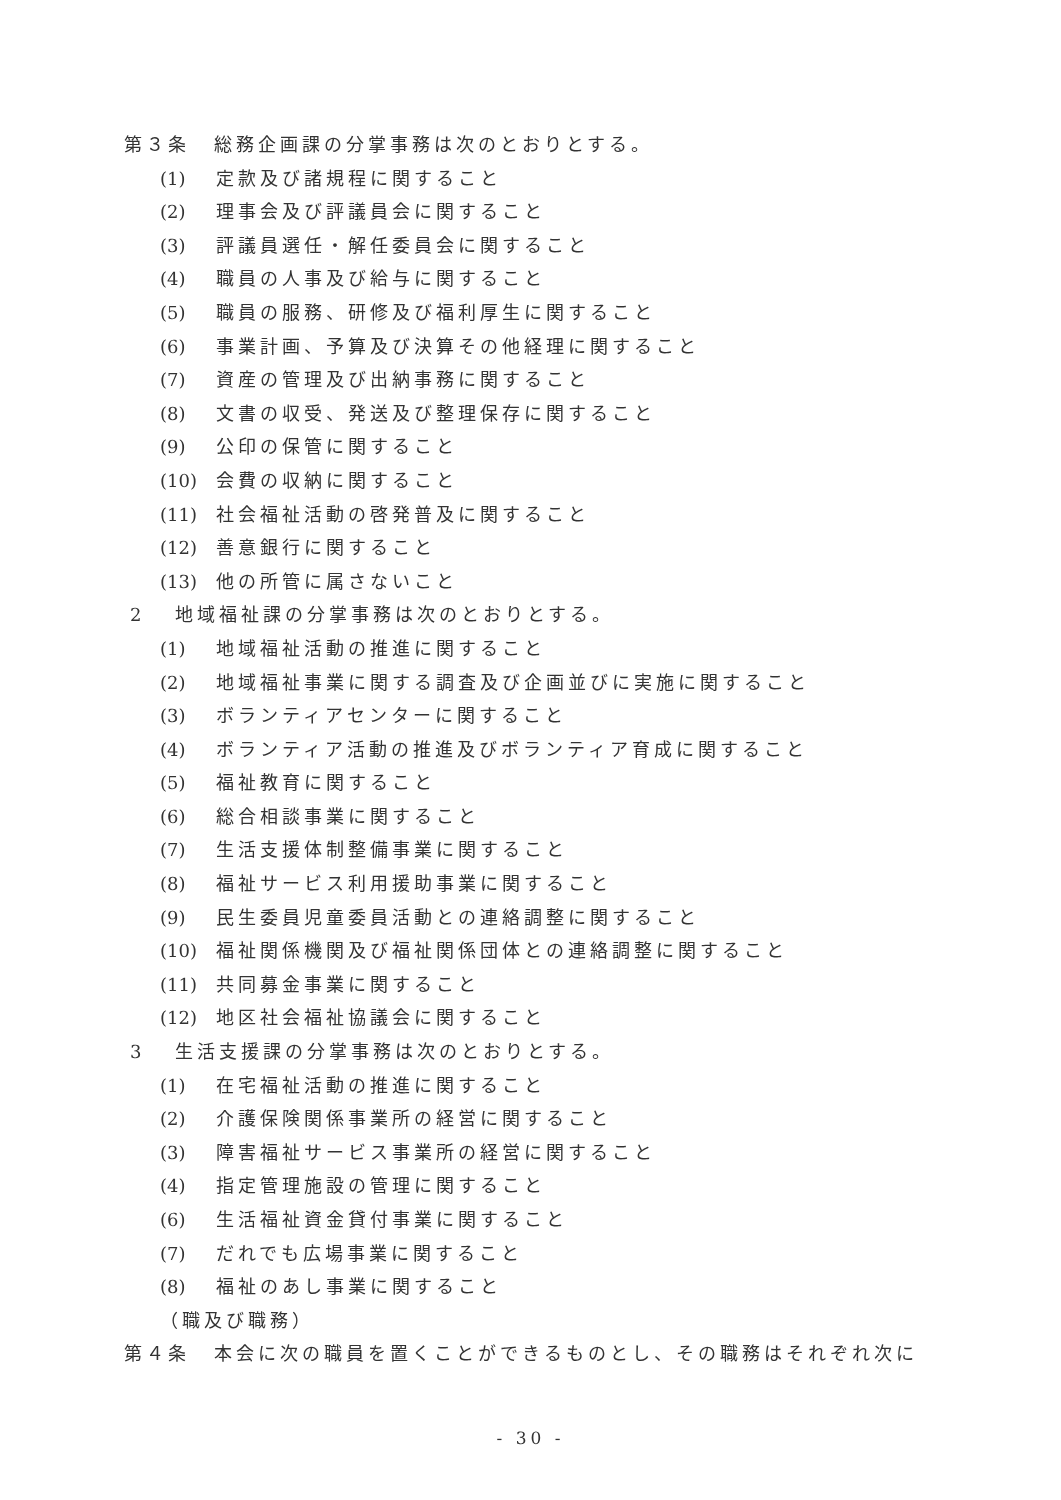第３条 総務企画課の分掌事務は次のとおりとする。
(1) 定款及び諸規程に関すること
(2) 理事会及び評議員会に関すること
(3) 評議員選任・解任委員会に関すること
(4) 職員の人事及び給与に関すること
(5) 職員の服務、研修及び福利厚生に関すること
(6) 事業計画、予算及び決算その他経理に関すること
(7) 資産の管理及び出納事務に関すること
(8) 文書の収受、発送及び整理保存に関すること
(9) 公印の保管に関すること
(10) 会費の収納に関すること
(11) 社会福祉活動の啓発普及に関すること
(12) 善意銀行に関すること
(13) 他の所管に属さないこと
2 地域福祉課の分掌事務は次のとおりとする。
(1) 地域福祉活動の推進に関すること
(2) 地域福祉事業に関する調査及び企画並びに実施に関すること
(3) ボランティアセンターに関すること
(4) ボランティア活動の推進及びボランティア育成に関すること
(5) 福祉教育に関すること
(6) 総合相談事業に関すること
(7) 生活支援体制整備事業に関すること
(8) 福祉サービス利用援助事業に関すること
(9) 民生委員児童委員活動との連絡調整に関すること
(10) 福祉関係機関及び福祉関係団体との連絡調整に関すること
(11) 共同募金事業に関すること
(12) 地区社会福祉協議会に関すること
3 生活支援課の分掌事務は次のとおりとする。
(1) 在宅福祉活動の推進に関すること
(2) 介護保険関係事業所の経営に関すること
(3) 障害福祉サービス事業所の経営に関すること
(4) 指定管理施設の管理に関すること
(6) 生活福祉資金貸付事業に関すること
(7) だれでも広場事業に関すること
(8) 福祉のあし事業に関すること
（職及び職務）
第４条 本会に次の職員を置くことができるものとし、その職務はそれぞれ次に
- 30 -